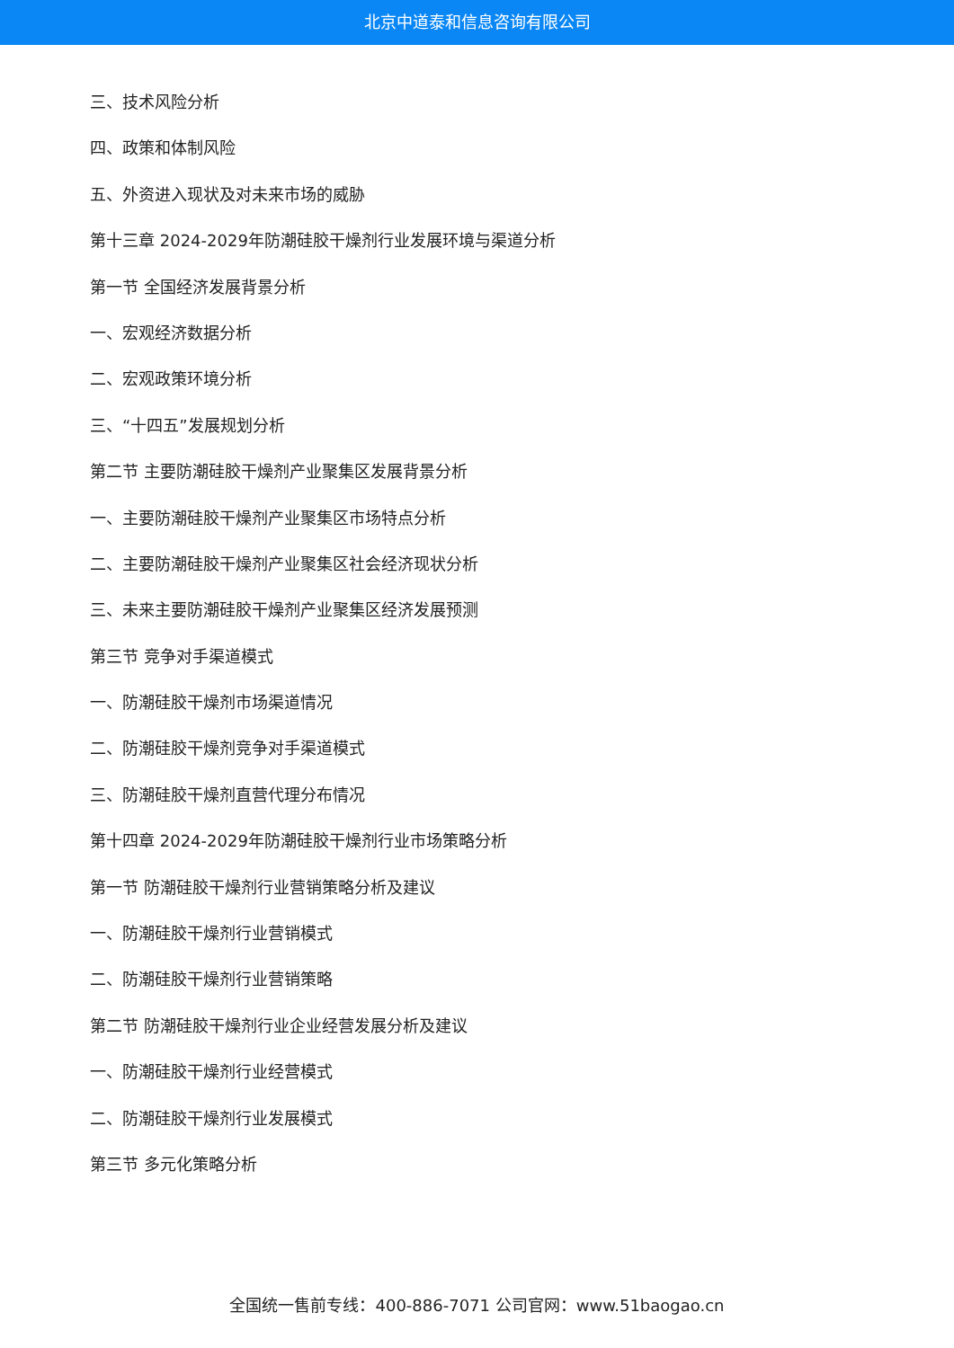北京中道泰和信息咨询有限公司
三、技术风险分析
四、政策和体制风险
五、外资进入现状及对未来市场的威胁
第十三章 2024-2029年防潮硅胶干燥剂行业发展环境与渠道分析
第一节 全国经济发展背景分析
一、宏观经济数据分析
二、宏观政策环境分析
三、“十四五”发展规划分析
第二节 主要防潮硅胶干燥剂产业聚集区发展背景分析
一、主要防潮硅胶干燥剂产业聚集区市场特点分析
二、主要防潮硅胶干燥剂产业聚集区社会经济现状分析
三、未来主要防潮硅胶干燥剂产业聚集区经济发展预测
第三节 竞争对手渠道模式
一、防潮硅胶干燥剂市场渠道情况
二、防潮硅胶干燥剂竞争对手渠道模式
三、防潮硅胶干燥剂直营代理分布情况
第十四章 2024-2029年防潮硅胶干燥剂行业市场策略分析
第一节 防潮硅胶干燥剂行业营销策略分析及建议
一、防潮硅胶干燥剂行业营销模式
二、防潮硅胶干燥剂行业营销策略
第二节 防潮硅胶干燥剂行业企业经营发展分析及建议
一、防潮硅胶干燥剂行业经营模式
二、防潮硅胶干燥剂行业发展模式
第三节 多元化策略分析
全国统一售前专线：400-886-7071 公司官网：www.51baogao.cn